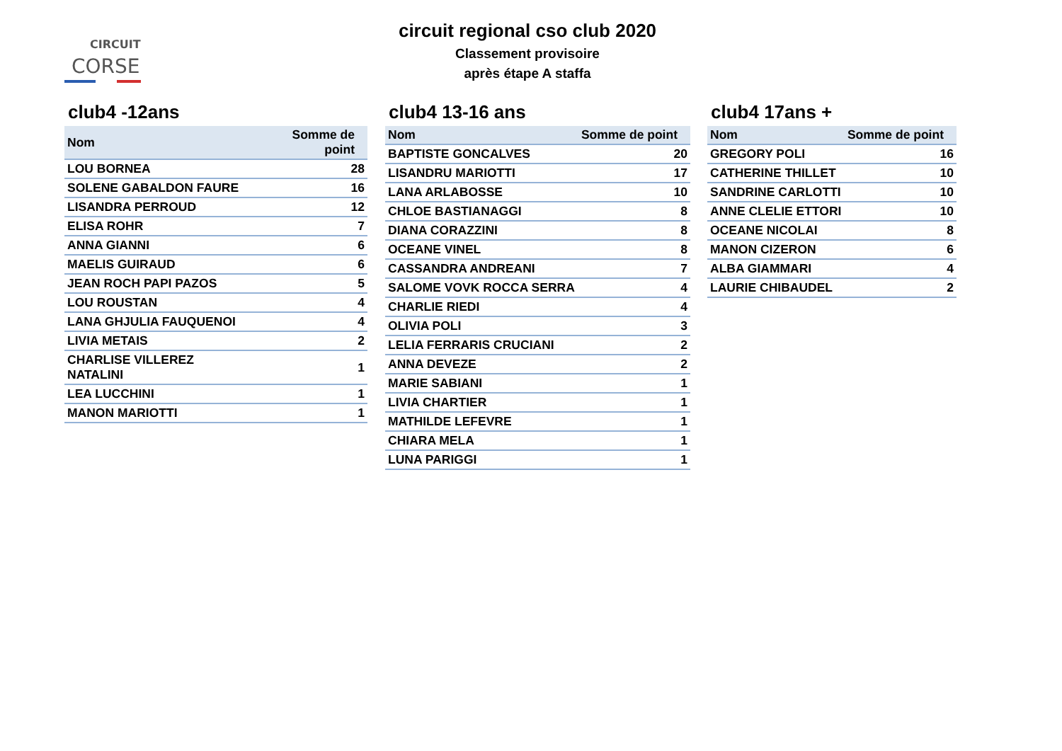CIRCUIT
CORSE
circuit regional cso club 2020
Classement provisoire
après étape A staffa
club4 -12ans
| Nom | Somme de point |
| --- | --- |
| LOU BORNEA | 28 |
| SOLENE GABALDON FAURE | 16 |
| LISANDRA PERROUD | 12 |
| ELISA ROHR | 7 |
| ANNA GIANNI | 6 |
| MAELIS GUIRAUD | 6 |
| JEAN ROCH PAPI PAZOS | 5 |
| LOU ROUSTAN | 4 |
| LANA GHJULIA FAUQUENOI | 4 |
| LIVIA METAIS | 2 |
| CHARLISE VILLEREZ NATALINI | 1 |
| LEA LUCCHINI | 1 |
| MANON MARIOTTI | 1 |
club4 13-16 ans
| Nom | Somme de point |
| --- | --- |
| BAPTISTE GONCALVES | 20 |
| LISANDRU MARIOTTI | 17 |
| LANA ARLABOSSE | 10 |
| CHLOE BASTIANAGGI | 8 |
| DIANA CORAZZINI | 8 |
| OCEANE VINEL | 8 |
| CASSANDRA ANDREANI | 7 |
| SALOME VOVK ROCCA SERRA | 4 |
| CHARLIE RIEDI | 4 |
| OLIVIA POLI | 3 |
| LELIA FERRARIS CRUCIANI | 2 |
| ANNA DEVEZE | 2 |
| MARIE SABIANI | 1 |
| LIVIA CHARTIER | 1 |
| MATHILDE LEFEVRE | 1 |
| CHIARA MELA | 1 |
| LUNA PARIGGI | 1 |
club4 17ans +
| Nom | Somme de point |
| --- | --- |
| GREGORY POLI | 16 |
| CATHERINE THILLET | 10 |
| SANDRINE CARLOTTI | 10 |
| ANNE CLELIE ETTORI | 10 |
| OCEANE NICOLAI | 8 |
| MANON CIZERON | 6 |
| ALBA GIAMMARI | 4 |
| LAURIE CHIBAUDEL | 2 |